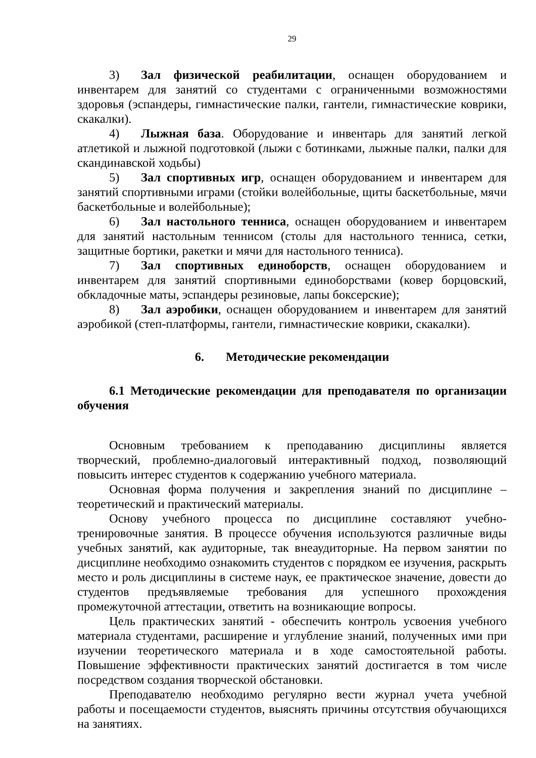29
3) Зал физической реабилитации, оснащен оборудованием и инвентарем для занятий со студентами с ограниченными возможностями здоровья (эспандеры, гимнастические палки, гантели, гимнастические коврики, скакалки).
4) Лыжная база. Оборудование и инвентарь для занятий легкой атлетикой и лыжной подготовкой (лыжи с ботинками, лыжные палки, палки для скандинавской ходьбы)
5) Зал спортивных игр, оснащен оборудованием и инвентарем для занятий спортивными играми (стойки волейбольные, щиты баскетбольные, мячи баскетбольные и волейбольные);
6) Зал настольного тенниса, оснащен оборудованием и инвентарем для занятий настольным теннисом (столы для настольного тенниса, сетки, защитные бортики, ракетки и мячи для настольного тенниса).
7) Зал спортивных единоборств, оснащен оборудованием и инвентарем для занятий спортивными единоборствами (ковер борцовский, обкладочные маты, эспандеры резиновые, лапы боксерские);
8) Зал аэробики, оснащен оборудованием и инвентарем для занятий аэробикой (степ-платформы, гантели, гимнастические коврики, скакалки).
6. Методические рекомендации
6.1 Методические рекомендации для преподавателя по организации обучения
Основным требованием к преподаванию дисциплины является творческий, проблемно-диалоговый интерактивный подход, позволяющий повысить интерес студентов к содержанию учебного материала.
Основная форма получения и закрепления знаний по дисциплине – теоретический и практический материалы.
Основу учебного процесса по дисциплине составляют учебно-тренировочные занятия. В процессе обучения используются различные виды учебных занятий, как аудиторные, так внеаудиторные. На первом занятии по дисциплине необходимо ознакомить студентов с порядком ее изучения, раскрыть место и роль дисциплины в системе наук, ее практическое значение, довести до студентов предъявляемые требования для успешного прохождения промежуточной аттестации, ответить на возникающие вопросы.
Цель практических занятий - обеспечить контроль усвоения учебного материала студентами, расширение и углубление знаний, полученных ими при изучении теоретического материала и в ходе самостоятельной работы. Повышение эффективности практических занятий достигается в том числе посредством создания творческой обстановки.
Преподавателю необходимо регулярно вести журнал учета учебной работы и посещаемости студентов, выяснять причины отсутствия обучающихся на занятиях.